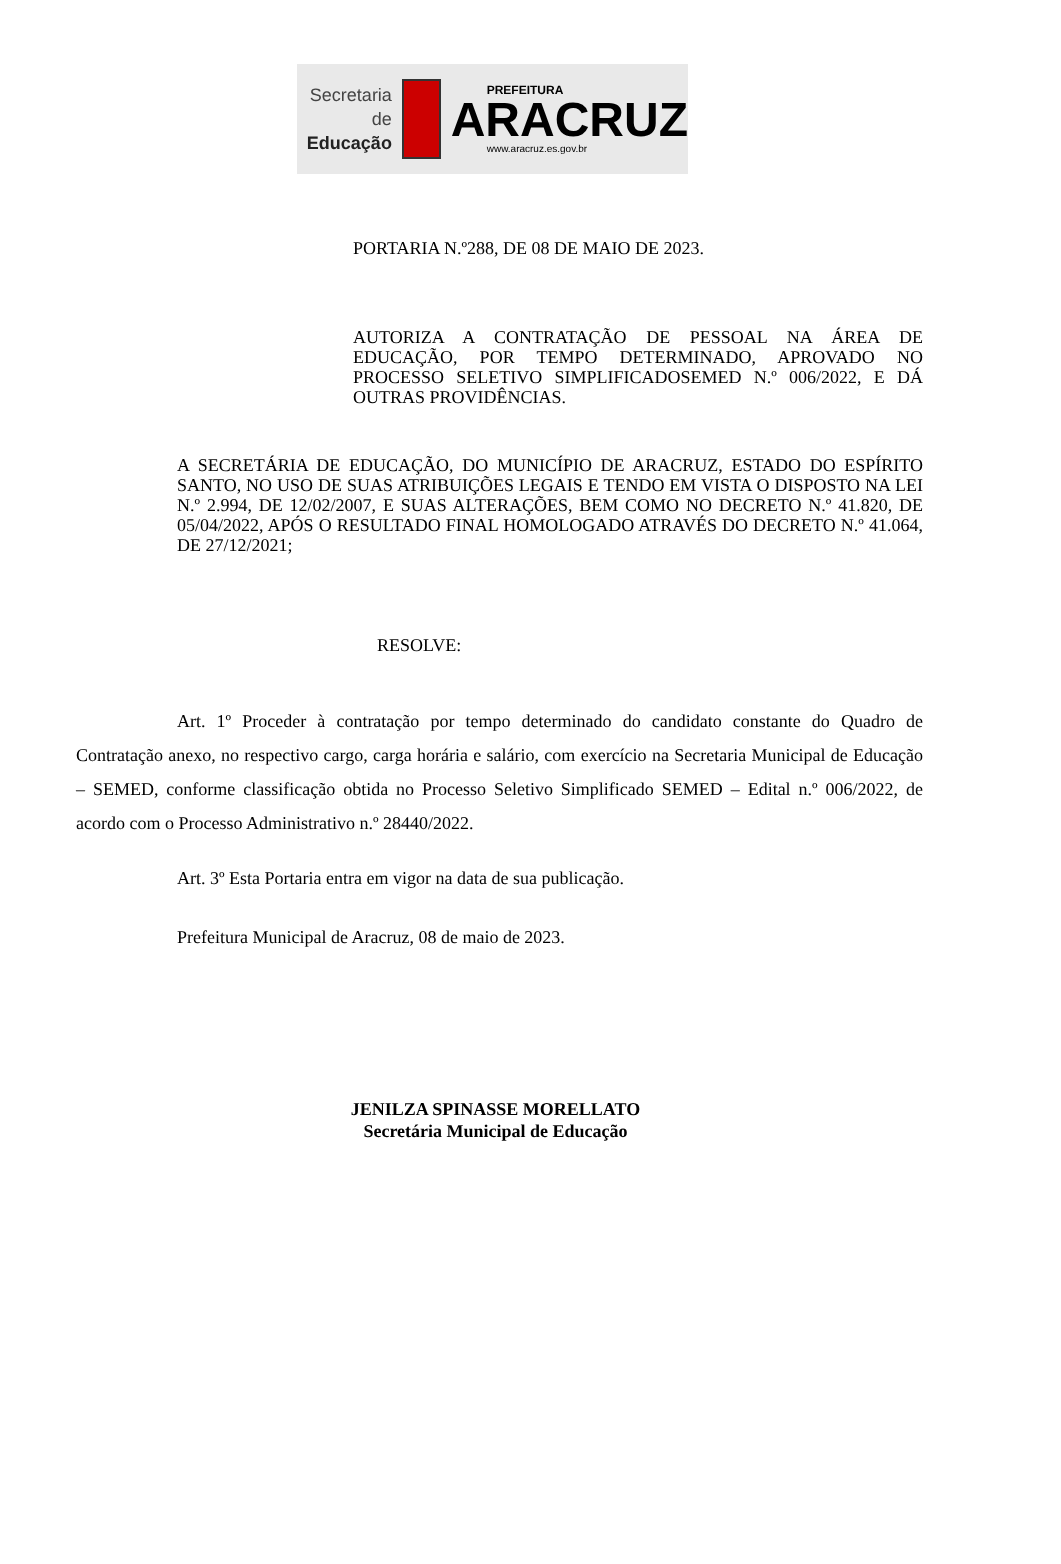Secretaria de
Educação
PREFEITURA
ARACRUZ
www.aracruz.es.gov.br
PORTARIA N.º288, DE 08 DE MAIO DE 2023.
AUTORIZA A CONTRATAÇÃO DE PESSOAL NA ÁREA DE EDUCAÇÃO, POR TEMPO DETERMINADO, APROVADO NO PROCESSO SELETIVO SIMPLIFICADOSEMED N.º 006/2022, E DÁ OUTRAS PROVIDÊNCIAS.
A SECRETÁRIA DE EDUCAÇÃO, DO MUNICÍPIO DE ARACRUZ, ESTADO DO ESPÍRITO SANTO, NO USO DE SUAS ATRIBUIÇÕES LEGAIS E TENDO EM VISTA O DISPOSTO NA LEI N.º 2.994, DE 12/02/2007, E SUAS ALTERAÇÕES, BEM COMO NO DECRETO N.º 41.820, DE 05/04/2022, APÓS O RESULTADO FINAL HOMOLOGADO ATRAVÉS DO DECRETO N.º 41.064, DE 27/12/2021;
RESOLVE:
Art. 1º Proceder à contratação por tempo determinado do candidato constante do Quadro de Contratação anexo, no respectivo cargo, carga horária e salário, com exercício na Secretaria Municipal de Educação – SEMED, conforme classificação obtida no Processo Seletivo Simplificado SEMED – Edital n.º 006/2022, de acordo com o Processo Administrativo n.º 28440/2022.
Art. 3º Esta Portaria entra em vigor na data de sua publicação.
Prefeitura Municipal de Aracruz, 08 de maio de 2023.
JENILZA SPINASSE MORELLATO
Secretária Municipal de Educação